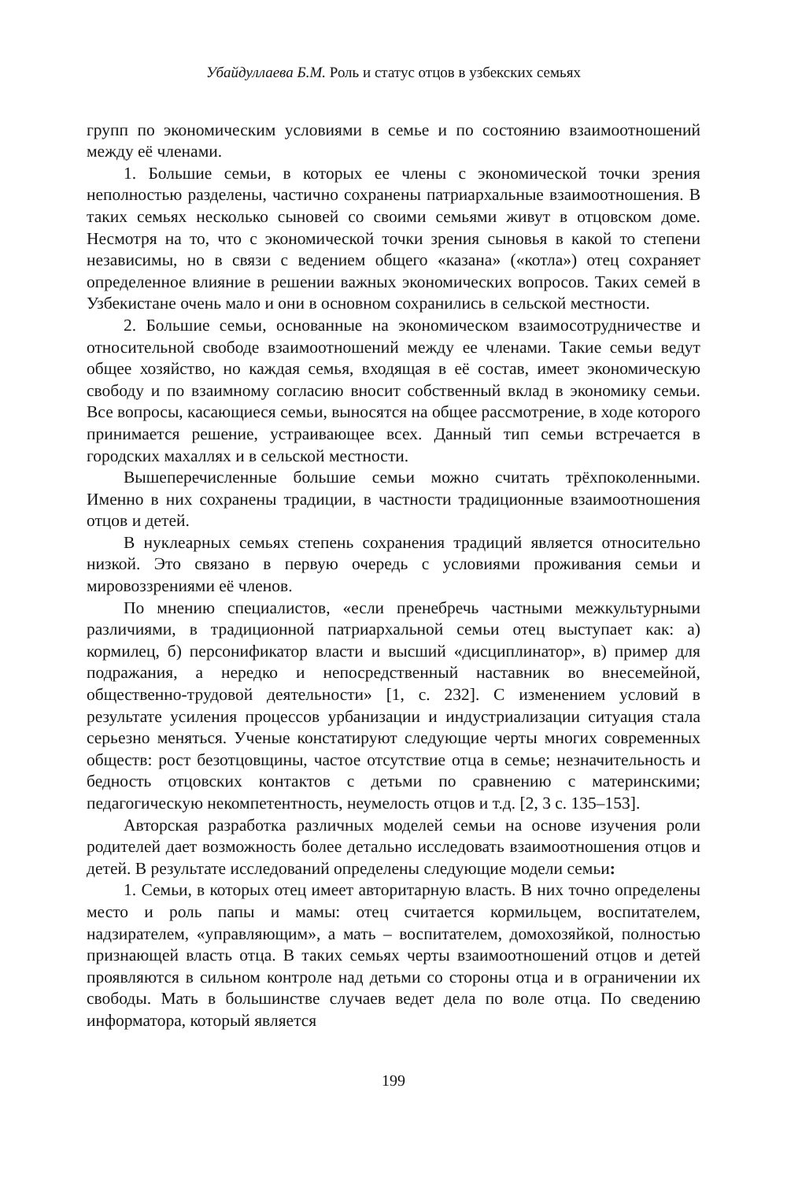Убайдуллаева Б.М. Роль и статус отцов в узбекских семьях
групп по экономическим условиями в семье и по состоянию взаимоотношений между её членами.
1. Большие семьи, в которых ее члены с экономической точки зрения неполностью разделены, частично сохранены патриархальные взаимоотношения. В таких семьях несколько сыновей со своими семьями живут в отцовском доме. Несмотря на то, что с экономической точки зрения сыновья в какой то степени независимы, но в связи с ведением общего «казана» («котла») отец сохраняет определенное влияние в решении важных экономических вопросов. Таких семей в Узбекистане очень мало и они в основном сохранились в сельской местности.
2. Большие семьи, основанные на экономическом взаимосотрудничестве и относительной свободе взаимоотношений между ее членами. Такие семьи ведут общее хозяйство, но каждая семья, входящая в её состав, имеет экономическую свободу и по взаимному согласию вносит собственный вклад в экономику семьи. Все вопросы, касающиеся семьи, выносятся на общее рассмотрение, в ходе которого принимается решение, устраивающее всех. Данный тип семьи встречается в городских махаллях и в сельской местности.
Вышеперечисленные большие семьи можно считать трёхпоколенными. Именно в них сохранены традиции, в частности традиционные взаимоотношения отцов и детей.
В нуклеарных семьях степень сохранения традиций является относительно низкой. Это связано в первую очередь с условиями проживания семьи и мировоззрениями её членов.
По мнению специалистов, «если пренебречь частными межкультурными различиями, в традиционной патриархальной семьи отец выступает как: а) кормилец, б) персонификатор власти и высший «дисциплинатор», в) пример для подражания, а нередко и непосредственный наставник во внесемейной, общественно-трудовой деятельности» [1, с. 232]. С изменением условий в результате усиления процессов урбанизации и индустриализации ситуация стала серьезно меняться. Ученые констатируют следующие черты многих современных обществ: рост безотцовщины, частое отсутствие отца в семье; незначительность и бедность отцовских контактов с детьми по сравнению с материнскими; педагогическую некомпетентность, неумелость отцов и т.д. [2, 3 с. 135–153].
Авторская разработка различных моделей семьи на основе изучения роли родителей дает возможность более детально исследовать взаимоотношения отцов и детей. В результате исследований определены следующие модели семьи:
1. Семьи, в которых отец имеет авторитарную власть. В них точно определены место и роль папы и мамы: отец считается кормильцем, воспитателем, надзирателем, «управляющим», а мать – воспитателем, домохозяйкой, полностью признающей власть отца. В таких семьях черты взаимоотношений отцов и детей проявляются в сильном контроле над детьми со стороны отца и в ограничении их свободы. Мать в большинстве случаев ведет дела по воле отца. По сведению информатора, который является
199